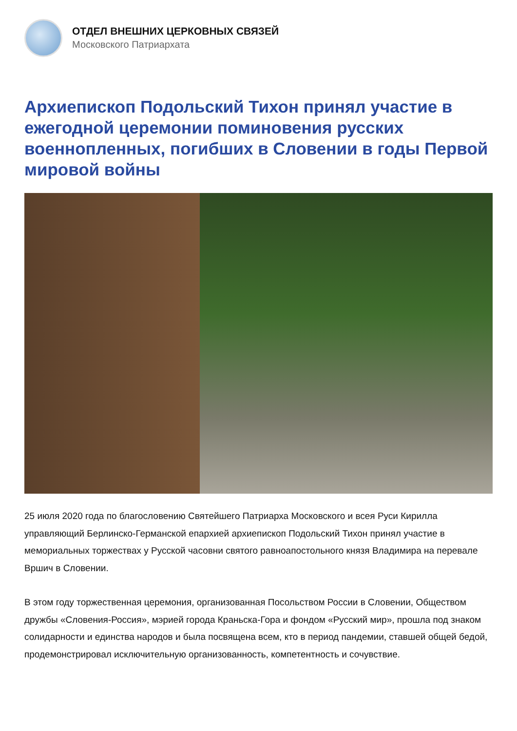ОТДЕЛ ВНЕШНИХ ЦЕРКОВНЫХ СВЯЗЕЙ
Московского Патриархата
Архиепископ Подольский Тихон принял участие в ежегодной церемонии поминовения русских военнопленных, погибших в Словении в годы Первой мировой войны
25 июля 2020 года по благословению Святейшего Патриарха Московского и всея Руси Кирилла управляющий Берлинско-Германской епархией архиепископ Подольский Тихон принял участие в мемориальных торжествах у Русской часовни святого равноапостольного князя Владимира на перевале Вршич в Словении.
В этом году торжественная церемония, организованная Посольством России в Словении, Обществом дружбы «Словения-Россия», мэрией города Краньска-Гора и фондом «Русский мир», прошла под знаком солидарности и единства народов и была посвящена всем, кто в период пандемии, ставшей общей бедой, продемонстрировал исключительную организованность, компетентность и сочувствие.